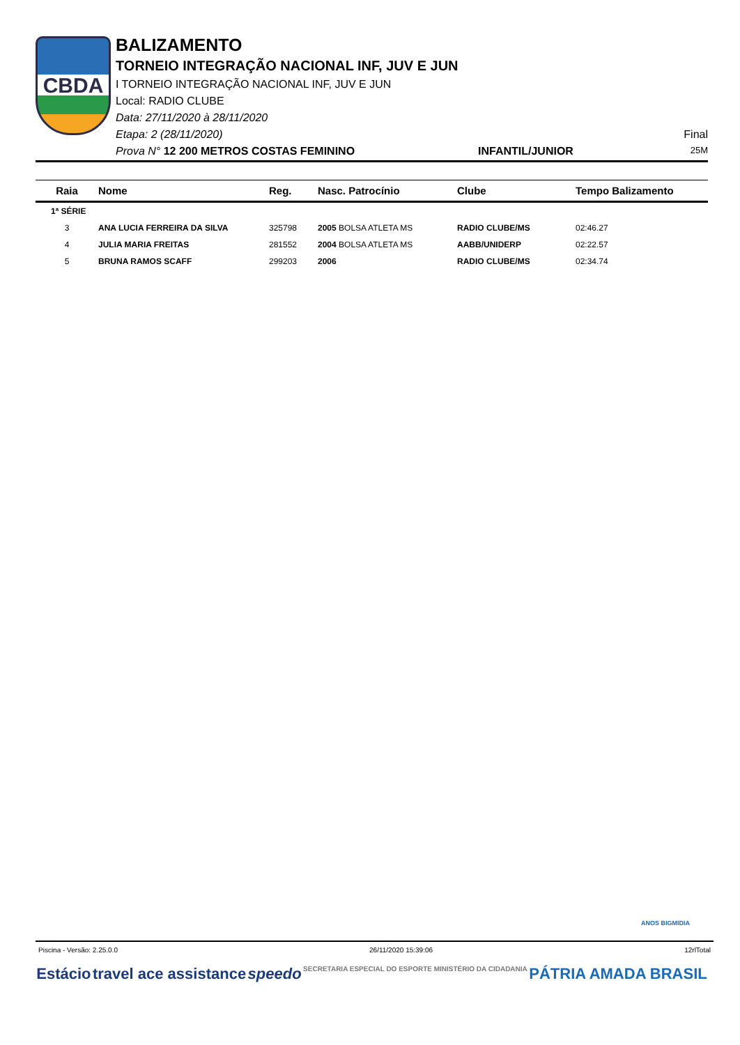CBDA
BALIZAMENTO
TORNEIO INTEGRAÇÃO NACIONAL INF, JUV E JUN
I TORNEIO INTEGRAÇÃO NACIONAL INF, JUV E JUN
Local: RADIO CLUBE
Data: 27/11/2020 à 28/11/2020
Etapa: 2 (28/11/2020) Final
Prova N° 12 200 METROS COSTAS FEMININO INFANTIL/JUNIOR 25M
| Raia | Nome | Reg. | Nasc. Patrocínio | Clube | Tempo Balizamento |
| --- | --- | --- | --- | --- | --- |
| 1ª SÉRIE | | | | | |
| 3 | ANA LUCIA FERREIRA DA SILVA | 325798 | 2005 BOLSA ATLETA MS | RADIO CLUBE/MS | 02:46.27 |
| 4 | JULIA MARIA FREITAS | 281552 | 2004 BOLSA ATLETA MS | AABB/UNIDERP | 02:22.57 |
| 5 | BRUNA RAMOS SCAFF | 299203 | 2006 | RADIO CLUBE/MS | 02:34.74 |
ANOS BIGMIDIA
Piscina - Versão: 2.25.0.0 26/11/2020 15:39:06 12rlTotal
Estácio travel ace assistance speedo SECRETARIA ESPECIAL DO ESPORTE MINISTÉRIO DA CIDADANIA PÁTRIA AMADA BRASIL